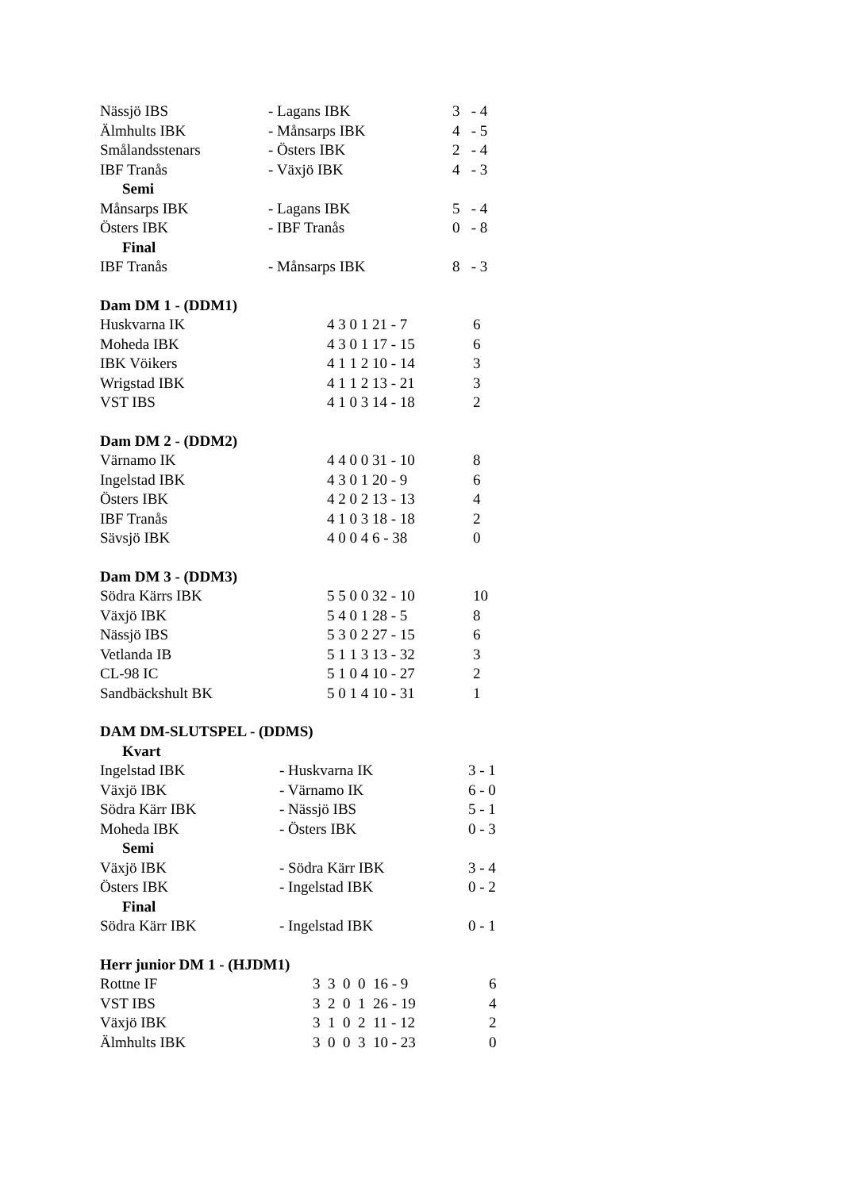| Nässjö IBS | - Lagans IBK | 3 - 4 |
| Älmhults IBK | - Månsarps IBK | 4 - 5 |
| Smålandsstenars | - Östers IBK | 2 - 4 |
| IBF Tranås | - Växjö IBK | 4 - 3 |
| Semi | | |
| Månsarps IBK | - Lagans IBK | 5 - 4 |
| Östers IBK | - IBF Tranås | 0 - 8 |
| Final | | |
| IBF Tranås | - Månsarps IBK | 8 - 3 |
| Dam DM 1 - (DDM1) | | |
| Huskvarna IK | 4 3 0 1 21 - 7 | 6 |
| Moheda IBK | 4 3 0 1 17 - 15 | 6 |
| IBK Vöikers | 4 1 1 2 10 - 14 | 3 |
| Wrigstad IBK | 4 1 1 2 13 - 21 | 3 |
| VST IBS | 4 1 0 3 14 - 18 | 2 |
| Dam DM 2 - (DDM2) | | |
| Värnamo IK | 4 4 0 0 31 - 10 | 8 |
| Ingelstad IBK | 4 3 0 1 20 - 9 | 6 |
| Östers IBK | 4 2 0 2 13 - 13 | 4 |
| IBF Tranås | 4 1 0 3 18 - 18 | 2 |
| Sävsjö IBK | 4 0 0 4 6 - 38 | 0 |
| Dam DM 3 - (DDM3) | | |
| Södra Kärrs IBK | 5 5 0 0 32 - 10 | 10 |
| Växjö IBK | 5 4 0 1 28 - 5 | 8 |
| Nässjö IBS | 5 3 0 2 27 - 15 | 6 |
| Vetlanda IB | 5 1 1 3 13 - 32 | 3 |
| CL-98 IC | 5 1 0 4 10 - 27 | 2 |
| Sandbäckshult BK | 5 0 1 4 10 - 31 | 1 |
| DAM DM-SLUTSPEL - (DDMS) | | |
| Kvart | | |
| Ingelstad IBK | - Huskvarna IK | 3 - 1 |
| Växjö IBK | - Värnamo IK | 6 - 0 |
| Södra Kärr IBK | - Nässjö IBS | 5 - 1 |
| Moheda IBK | - Östers IBK | 0 - 3 |
| Semi | | |
| Växjö IBK | - Södra Kärr IBK | 3 - 4 |
| Östers IBK | - Ingelstad IBK | 0 - 2 |
| Final | | |
| Södra Kärr IBK | - Ingelstad IBK | 0 - 1 |
| Herr junior DM 1 - (HJDM1) | | |
| Rottne IF | 3 3 0 0 16 - 9 | 6 |
| VST IBS | 3 2 0 1 26 - 19 | 4 |
| Växjö IBK | 3 1 0 2 11 - 12 | 2 |
| Älmhults IBK | 3 0 0 3 10 - 23 | 0 |